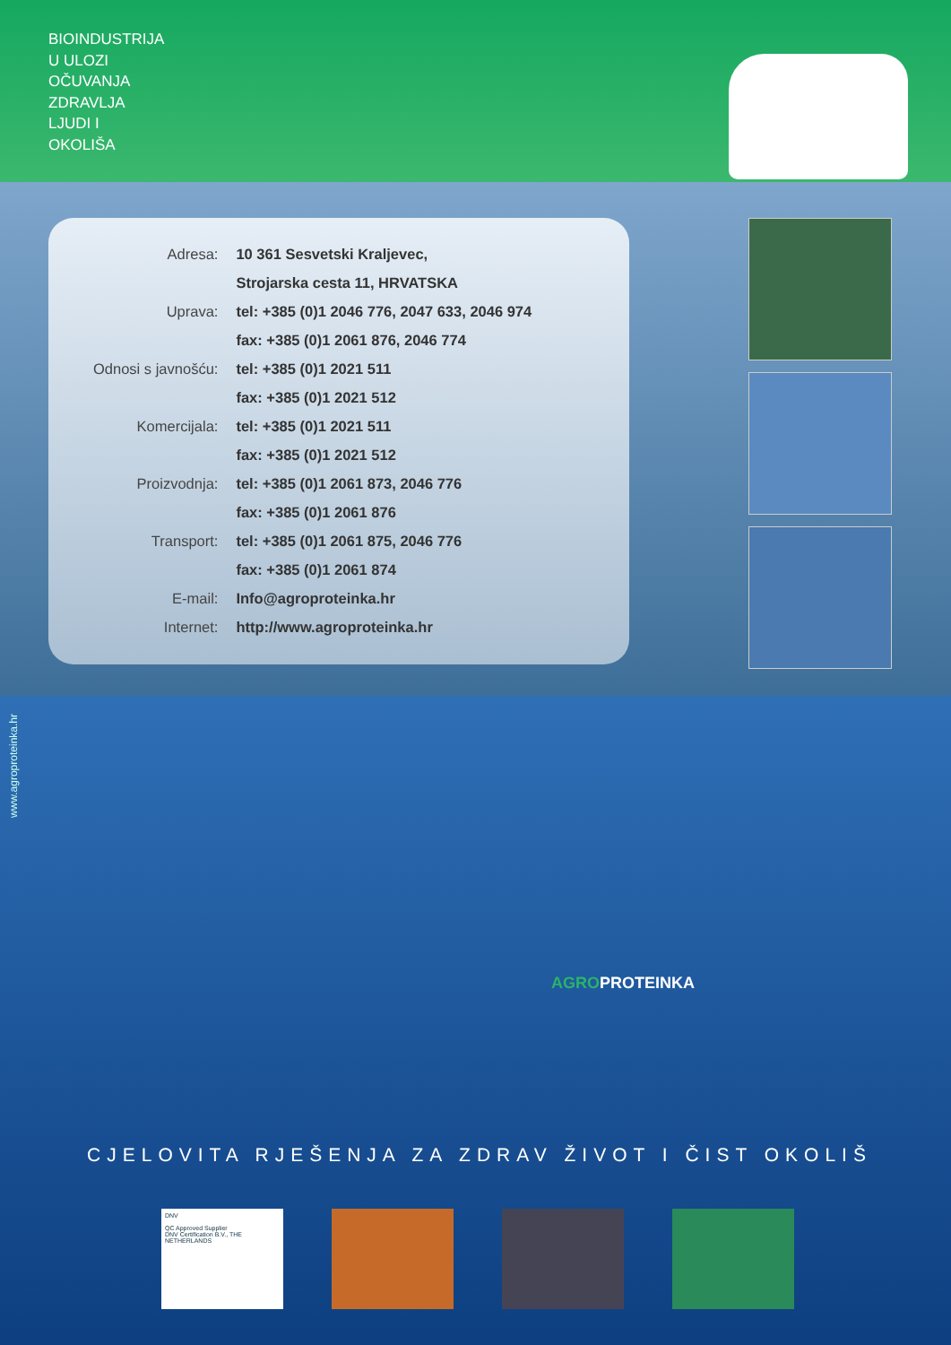BIOINDUSTRIJA
U ULOZI
OČUVANJA
ZDRAVLJA
LJUDI I
OKOLIŠA
| Adresa: | 10 361 Sesvetski Kraljevec, |
| | Strojarska cesta 11, HRVATSKA |
| Uprava: | tel: +385 (0)1 2046 776, 2047 633, 2046 974 |
| | fax: +385 (0)1 2061 876, 2046 774 |
| Odnosi s javnošću: | tel: +385 (0)1 2021 511 |
| | fax: +385 (0)1 2021 512 |
| Komercijala: | tel: +385 (0)1 2021 511 |
| | fax: +385 (0)1 2021 512 |
| Proizvodnja: | tel: +385 (0)1 2061 873, 2046 776 |
| | fax: +385 (0)1 2061 876 |
| Transport: | tel: +385 (0)1 2061 875, 2046 776 |
| | fax: +385 (0)1 2061 874 |
| E-mail: | Info@agroproteinka.hr |
| Internet: | http://www.agroproteinka.hr |
www.agroproteinka.hr
AGROPROTEINKA
CJELOVITA RJEŠENJA ZA ZDRAV ŽIVOT I ČIST OKOLIŠ
DNV
QC Approved Supplier
DNV Certification B.V., THE NETHERLANDS